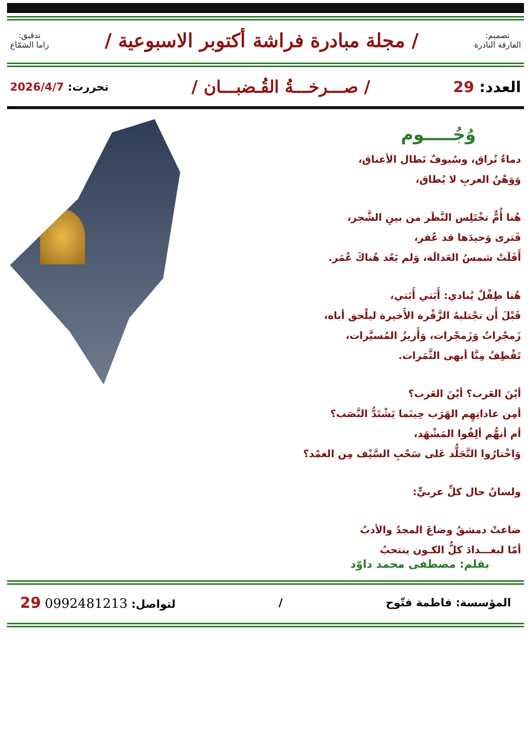تصميم:
الفارقة النادرة
/ مجلة مبادرة فراشة أكتوبر الاسبوعية /
تدقيق:
راما الشمّاع
العدد: 29 / صـــرخـــةُ القُـضبـــان /
تحررت: 2026/4/7
وُجُـــــوم
دماءٌ تُراق، وسُيوفٌ تَطال الأعناق،
وَوَهْنُ العربِ لا يُطاق،
هُنا أُمٌّ تخْتَلِس النَّظَر من بينِ الشَّجر،
فَترى وَحيدَها قد عُقر،
أَفَلَتْ شمسُ العَدالَة، وَلم يَعُد هُناكَ عُمَر.
هُنا طِفْلٌ يُنادي: أَبَتي أَبَتي،
قَبْلَ أَن تجْتلبهُ الزَّفْرة الأَخيرة ليلْحق أباه،
زَمجْراتٌ وَزَمجْرات، وَأَزيزُ المُسيَّرات،
تَقْطِفُ مِنَّا أبهى الثَّمَرات.
أيْنَ العَرب؟ أيْنَ العَرب؟
أمِن عاداتِهِم الهَرَب حِينَما يَشْتَدُّ النَّصَب؟
أم أنهُّم ألِفُوا المَشْهَد،
وَاخْتارُوا التَّجَلُّد عَلى سَحْبِ السَّيْف مِن الغمْد؟
ولسانُ حال كلِّ عربيٍّ:
ضاعتْ دمشقُ وضاعَ المجدُ والأدبُ
أمّا لبغـــدادَ كلُّ الكـون ينتحبُ
بقلم: مصطفى محمد داوّد
المؤسسة: فاطمة فتّوح / لتواصل: 0992481213 29